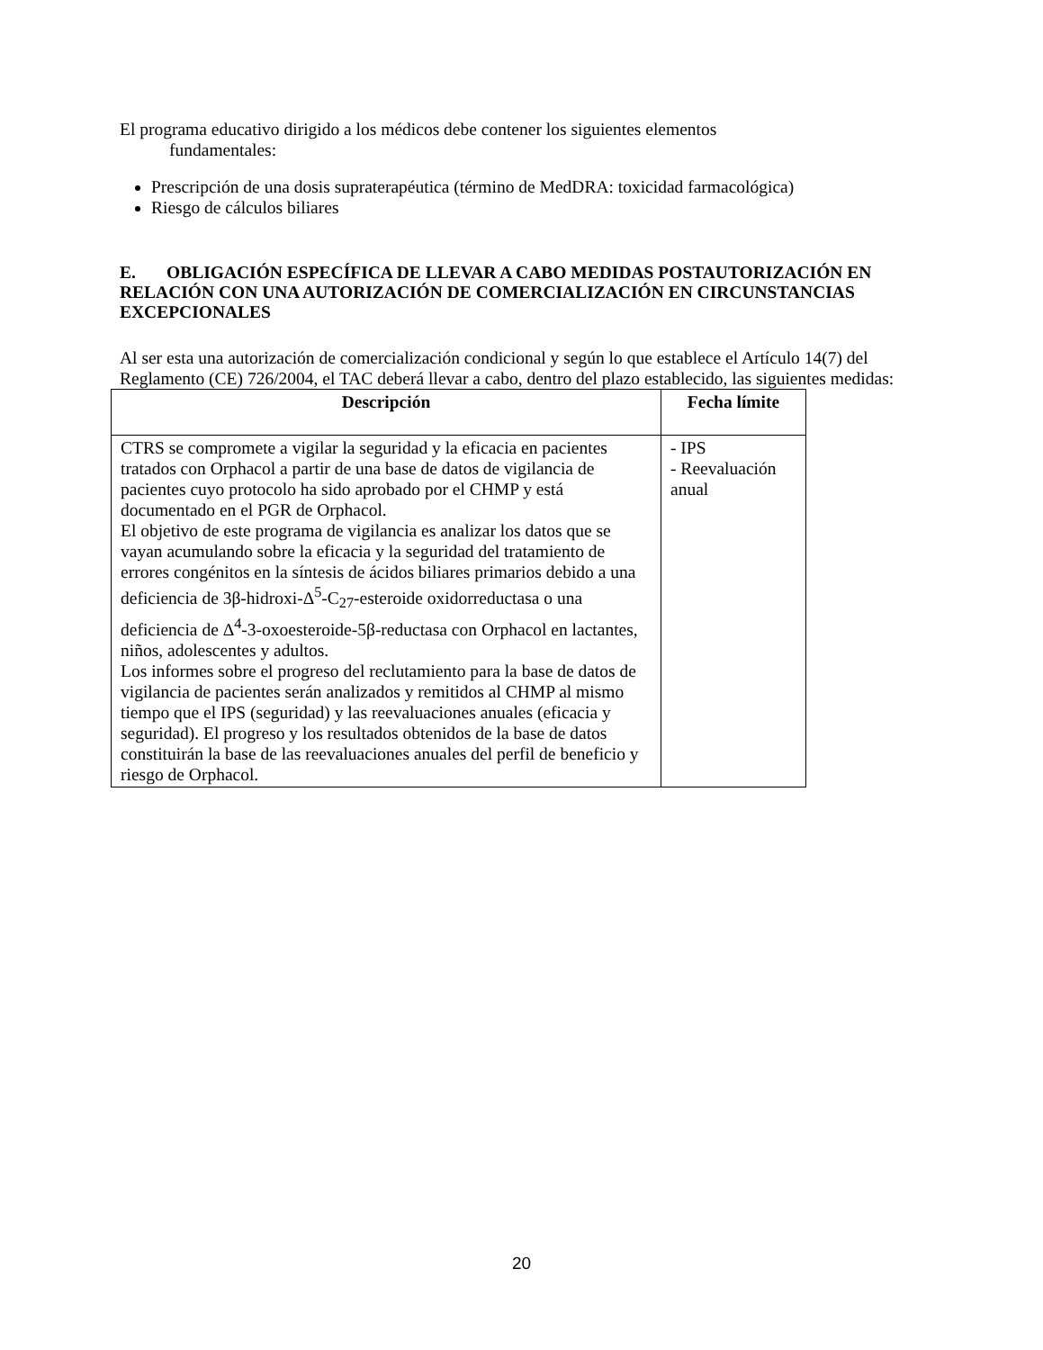El programa educativo dirigido a los médicos debe contener los siguientes elementos
fundamentales:
Prescripción de una dosis supraterapéutica (término de MedDRA: toxicidad farmacológica)
Riesgo de cálculos biliares
E. OBLIGACIÓN ESPECÍFICA DE LLEVAR A CABO MEDIDAS POSTAUTORIZACIÓN EN RELACIÓN CON UNA AUTORIZACIÓN DE COMERCIALIZACIÓN EN CIRCUNSTANCIAS EXCEPCIONALES
Al ser esta una autorización de comercialización condicional y según lo que establece el Artículo 14(7) del Reglamento (CE) 726/2004, el TAC deberá llevar a cabo, dentro del plazo establecido, las siguientes medidas:
| Descripción | Fecha límite |
| --- | --- |
| CTRS se compromete a vigilar la seguridad y la eficacia en pacientes tratados con Orphacol a partir de una base de datos de vigilancia de pacientes cuyo protocolo ha sido aprobado por el CHMP y está documentado en el PGR de Orphacol. El objetivo de este programa de vigilancia es analizar los datos que se vayan acumulando sobre la eficacia y la seguridad del tratamiento de errores congénitos en la síntesis de ácidos biliares primarios debido a una deficiencia de 3β-hidroxi-Δ<sup>5</sup>-C<sub>27</sub>-esteroide oxidorreductasa o una deficiencia de Δ<sup>4</sup>-3-oxoesteroide-5β-reductasa con Orphacol en lactantes, niños, adolescentes y adultos. Los informes sobre el progreso del reclutamiento para la base de datos de vigilancia de pacientes serán analizados y remitidos al CHMP al mismo tiempo que el IPS (seguridad) y las reevaluaciones anuales (eficacia y seguridad). El progreso y los resultados obtenidos de la base de datos constituirán la base de las reevaluaciones anuales del perfil de beneficio y riesgo de Orphacol. | - IPS - Reevaluación anual |
20